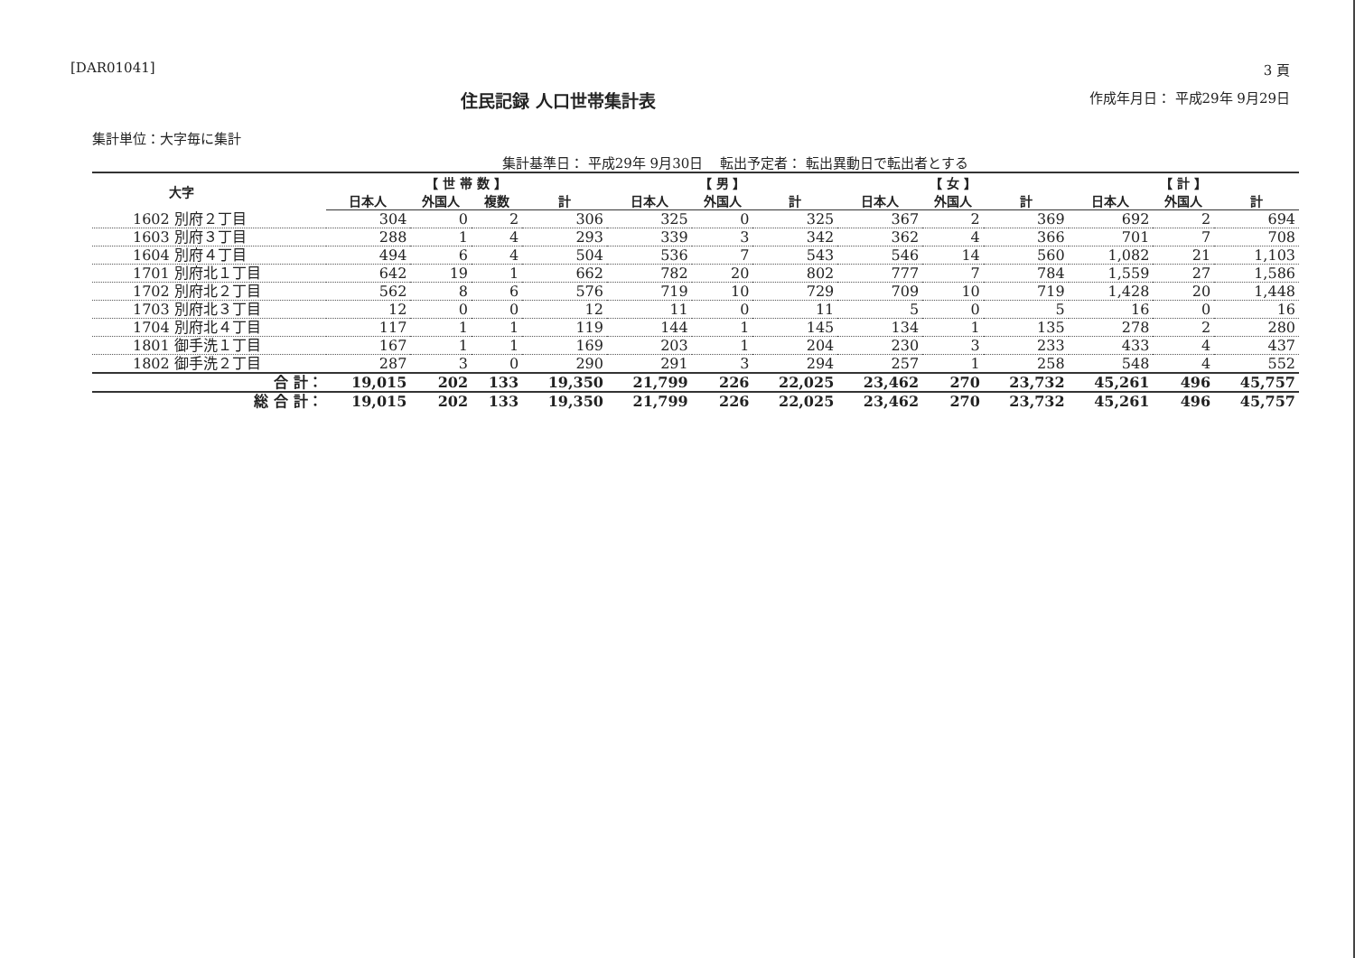[DAR01041] 3 頁
住民記録 人口世帯集計表 作成年月日： 平成29年 9月29日
集計単位：大字毎に集計
集計基準日： 平成29年 9月30日 転出予定者： 転出異動日で転出者とする
| 大字 | 【 世 帯 数 】 | | | | 【 男 】 | | | 【 女 】 | | | 【 計 】 | | |
| --- | --- | --- | --- | --- | --- | --- | --- | --- | --- | --- | --- | --- | --- |
| | 日本人 | 外国人 | 複数 | 計 | 日本人 | 外国人 | 計 | 日本人 | 外国人 | 計 | 日本人 | 外国人 | 計 |
| 1602 別府２丁目 | 304 | 0 | 2 | 306 | 325 | 0 | 325 | 367 | 2 | 369 | 692 | 2 | 694 |
| 1603 別府３丁目 | 288 | 1 | 4 | 293 | 339 | 3 | 342 | 362 | 4 | 366 | 701 | 7 | 708 |
| 1604 別府４丁目 | 494 | 6 | 4 | 504 | 536 | 7 | 543 | 546 | 14 | 560 | 1,082 | 21 | 1,103 |
| 1701 別府北１丁目 | 642 | 19 | 1 | 662 | 782 | 20 | 802 | 777 | 7 | 784 | 1,559 | 27 | 1,586 |
| 1702 別府北２丁目 | 562 | 8 | 6 | 576 | 719 | 10 | 729 | 709 | 10 | 719 | 1,428 | 20 | 1,448 |
| 1703 別府北３丁目 | 12 | 0 | 0 | 12 | 11 | 0 | 11 | 5 | 0 | 5 | 16 | 0 | 16 |
| 1704 別府北４丁目 | 117 | 1 | 1 | 119 | 144 | 1 | 145 | 134 | 1 | 135 | 278 | 2 | 280 |
| 1801 御手洗１丁目 | 167 | 1 | 1 | 169 | 203 | 1 | 204 | 230 | 3 | 233 | 433 | 4 | 437 |
| 1802 御手洗２丁目 | 287 | 3 | 0 | 290 | 291 | 3 | 294 | 257 | 1 | 258 | 548 | 4 | 552 |
| 合 計： | 19,015 | 202 | 133 | 19,350 | 21,799 | 226 | 22,025 | 23,462 | 270 | 23,732 | 45,261 | 496 | 45,757 |
| 総 合 計： | 19,015 | 202 | 133 | 19,350 | 21,799 | 226 | 22,025 | 23,462 | 270 | 23,732 | 45,261 | 496 | 45,757 |